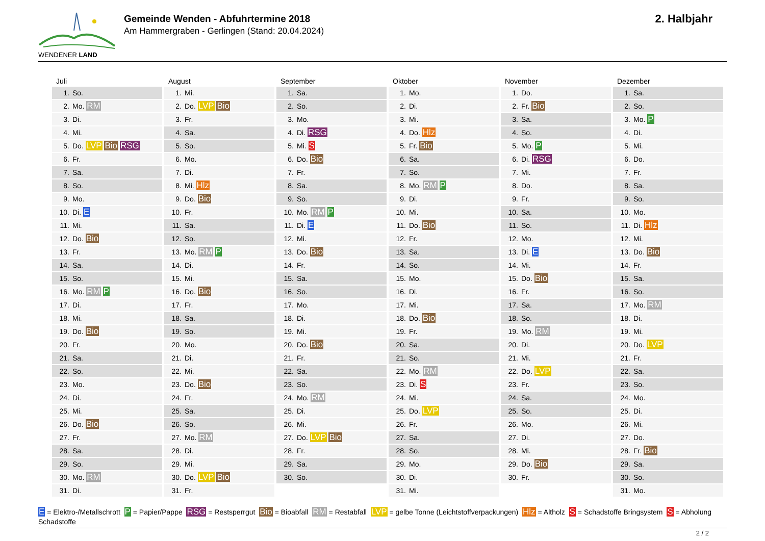WENDENER LAND
Gemeinde Wenden - Abfuhrtermine 2018
Am Hammergraben - Gerlingen (Stand: 20.04.2024)
2. Halbjahr
Juli
| 1. | So. |
| 2. | Mo. RM |
| 3. | Di. |
| 4. | Mi. |
| 5. | Do. LVP Bio RSG |
| 6. | Fr. |
| 7. | Sa. |
| 8. | So. |
| 9. | Mo. |
| 10. | Di. E |
| 11. | Mi. |
| 12. | Do. Bio |
| 13. | Fr. |
| 14. | Sa. |
| 15. | So. |
| 16. | Mo. RM P |
| 17. | Di. |
| 18. | Mi. |
| 19. | Do. Bio |
| 20. | Fr. |
| 21. | Sa. |
| 22. | So. |
| 23. | Mo. |
| 24. | Di. |
| 25. | Mi. |
| 26. | Do. Bio |
| 27. | Fr. |
| 28. | Sa. |
| 29. | So. |
| 30. | Mo. RM |
| 31. | Di. |
August
| 1. | Mi. |
| 2. | Do. LVP Bio |
| 3. | Fr. |
| 4. | Sa. |
| 5. | So. |
| 6. | Mo. |
| 7. | Di. |
| 8. | Mi. Hlz |
| 9. | Do. Bio |
| 10. | Fr. |
| 11. | Sa. |
| 12. | So. |
| 13. | Mo. RM P |
| 14. | Di. |
| 15. | Mi. |
| 16. | Do. Bio |
| 17. | Fr. |
| 18. | Sa. |
| 19. | So. |
| 20. | Mo. |
| 21. | Di. |
| 22. | Mi. |
| 23. | Do. Bio |
| 24. | Fr. |
| 25. | Sa. |
| 26. | So. |
| 27. | Mo. RM |
| 28. | Di. |
| 29. | Mi. |
| 30. | Do. LVP Bio |
| 31. | Fr. |
September
| 1. | Sa. |
| 2. | So. |
| 3. | Mo. |
| 4. | Di. RSG |
| 5. | Mi. S |
| 6. | Do. Bio |
| 7. | Fr. |
| 8. | Sa. |
| 9. | So. |
| 10. | Mo. RM P |
| 11. | Di. E |
| 12. | Mi. |
| 13. | Do. Bio |
| 14. | Fr. |
| 15. | Sa. |
| 16. | So. |
| 17. | Mo. |
| 18. | Di. |
| 19. | Mi. |
| 20. | Do. Bio |
| 21. | Fr. |
| 22. | Sa. |
| 23. | So. |
| 24. | Mo. RM |
| 25. | Di. |
| 26. | Mi. |
| 27. | Do. LVP Bio |
| 28. | Fr. |
| 29. | Sa. |
| 30. | So. |
Oktober
| 1. | Mo. |
| 2. | Di. |
| 3. | Mi. |
| 4. | Do. Hlz |
| 5. | Fr. Bio |
| 6. | Sa. |
| 7. | So. |
| 8. | Mo. RM P |
| 9. | Di. |
| 10. | Mi. |
| 11. | Do. Bio |
| 12. | Fr. |
| 13. | Sa. |
| 14. | So. |
| 15. | Mo. |
| 16. | Di. |
| 17. | Mi. |
| 18. | Do. Bio |
| 19. | Fr. |
| 20. | Sa. |
| 21. | So. |
| 22. | Mo. RM |
| 23. | Di. S |
| 24. | Mi. |
| 25. | Do. LVP |
| 26. | Fr. |
| 27. | Sa. |
| 28. | So. |
| 29. | Mo. |
| 30. | Di. |
| 31. | Mi. |
November
| 1. | Do. |
| 2. | Fr. Bio |
| 3. | Sa. |
| 4. | So. |
| 5. | Mo. P |
| 6. | Di. RSG |
| 7. | Mi. |
| 8. | Do. |
| 9. | Fr. |
| 10. | Sa. |
| 11. | So. |
| 12. | Mo. |
| 13. | Di. E |
| 14. | Mi. |
| 15. | Do. Bio |
| 16. | Fr. |
| 17. | Sa. |
| 18. | So. |
| 19. | Mo. RM |
| 20. | Di. |
| 21. | Mi. |
| 22. | Do. LVP |
| 23. | Fr. |
| 24. | Sa. |
| 25. | So. |
| 26. | Mo. |
| 27. | Di. |
| 28. | Mi. |
| 29. | Do. Bio |
| 30. | Fr. |
Dezember
| 1. | Sa. |
| 2. | So. |
| 3. | Mo. P |
| 4. | Di. |
| 5. | Mi. |
| 6. | Do. |
| 7. | Fr. |
| 8. | Sa. |
| 9. | So. |
| 10. | Mo. |
| 11. | Di. Hlz |
| 12. | Mi. |
| 13. | Do. Bio |
| 14. | Fr. |
| 15. | Sa. |
| 16. | So. |
| 17. | Mo. RM |
| 18. | Di. |
| 19. | Mi. |
| 20. | Do. LVP |
| 21. | Fr. |
| 22. | Sa. |
| 23. | So. |
| 24. | Mo. |
| 25. | Di. |
| 26. | Mi. |
| 27. | Do. |
| 28. | Fr. Bio |
| 29. | Sa. |
| 30. | So. |
| 31. | Mo. |
E = Elektro-/Metallschrott P = Papier/Pappe RSG = Restsperrgut Bio = Bioabfall RM = Restabfall LVP = gelbe Tonne (Leichtstoffverpackungen) Hlz = Altholz S = Schadstoffe Bringsystem S = Abholung Schadstoffe
2 / 2